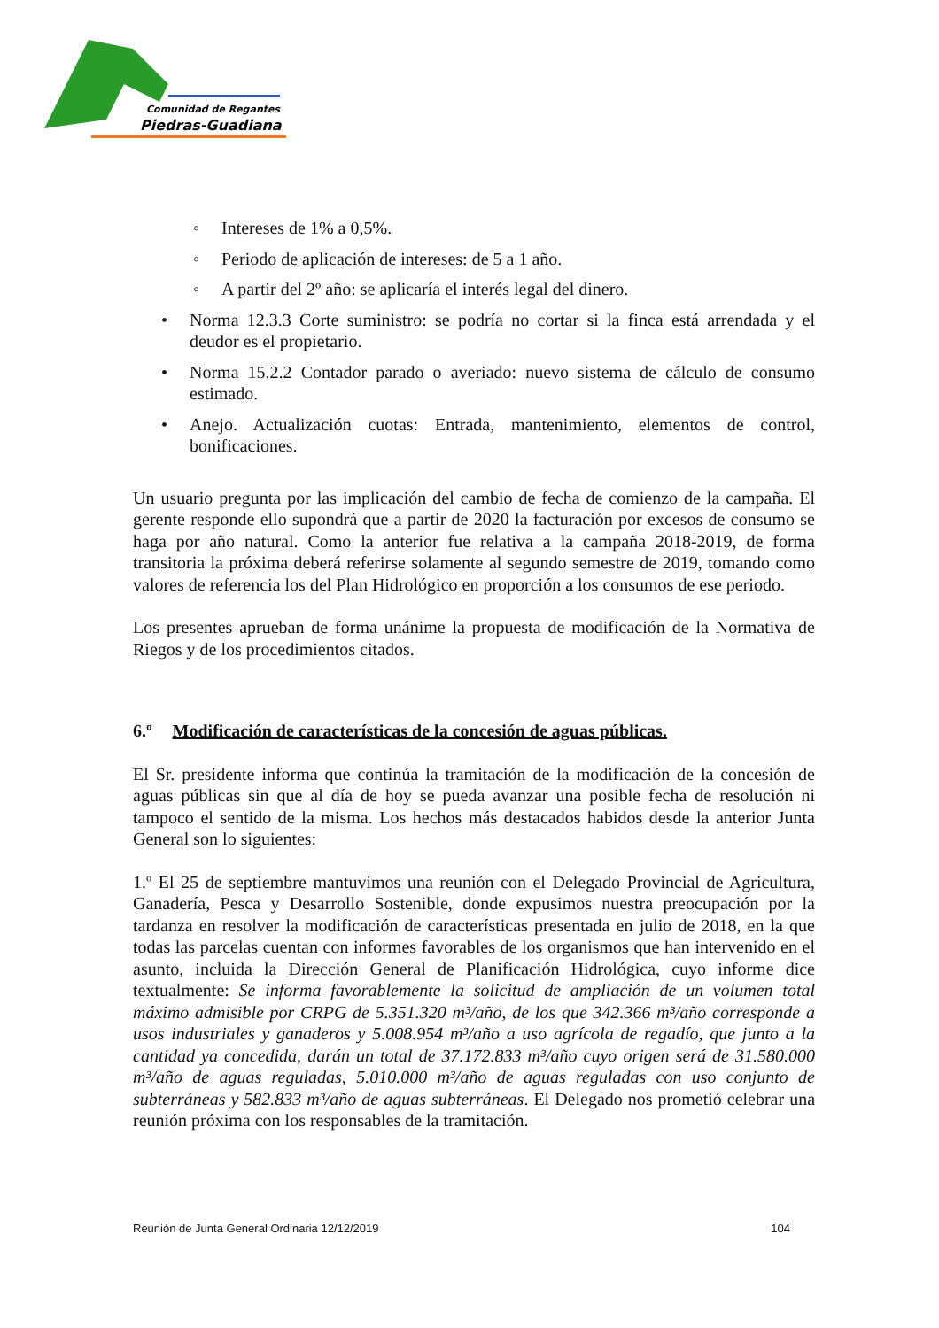Comunidad de Regantes
Piedras-Guadiana
◦ Intereses de 1% a 0,5%.
◦ Periodo de aplicación de intereses: de 5 a 1 año.
◦ A partir del 2º año: se aplicaría el interés legal del dinero.
• Norma 12.3.3 Corte suministro: se podría no cortar si la finca está arrendada y el deudor es el propietario.
• Norma 15.2.2 Contador parado o averiado: nuevo sistema de cálculo de consumo estimado.
• Anejo. Actualización cuotas: Entrada, mantenimiento, elementos de control, bonificaciones.
Un usuario pregunta por las implicación del cambio de fecha de comienzo de la campaña. El gerente responde ello supondrá que a partir de 2020 la facturación por excesos de consumo se haga por año natural. Como la anterior fue relativa a la campaña 2018-2019, de forma transitoria la próxima deberá referirse solamente al segundo semestre de 2019, tomando como valores de referencia los del Plan Hidrológico en proporción a los consumos de ese periodo.
Los presentes aprueban de forma unánime la propuesta de modificación de la Normativa de Riegos y de los procedimientos citados.
6.º Modificación de características de la concesión de aguas públicas.
El Sr. presidente informa que continúa la tramitación de la modificación de la concesión de aguas públicas sin que al día de hoy se pueda avanzar una posible fecha de resolución ni tampoco el sentido de la misma. Los hechos más destacados habidos desde la anterior Junta General son lo siguientes:
1.º El 25 de septiembre mantuvimos una reunión con el Delegado Provincial de Agricultura, Ganadería, Pesca y Desarrollo Sostenible, donde expusimos nuestra preocupación por la tardanza en resolver la modificación de características presentada en julio de 2018, en la que todas las parcelas cuentan con informes favorables de los organismos que han intervenido en el asunto, incluida la Dirección General de Planificación Hidrológica, cuyo informe dice textualmente: Se informa favorablemente la solicitud de ampliación de un volumen total máximo admisible por CRPG de 5.351.320 m³/año, de los que 342.366 m³/año corresponde a usos industriales y ganaderos y 5.008.954 m³/año a uso agrícola de regadío, que junto a la cantidad ya concedida, darán un total de 37.172.833 m³/año cuyo origen será de 31.580.000 m³/año de aguas reguladas, 5.010.000 m³/año de aguas reguladas con uso conjunto de subterráneas y 582.833 m³/año de aguas subterráneas. El Delegado nos prometió celebrar una reunión próxima con los responsables de la tramitación.
Reunión de Junta General Ordinaria 12/12/2019 104